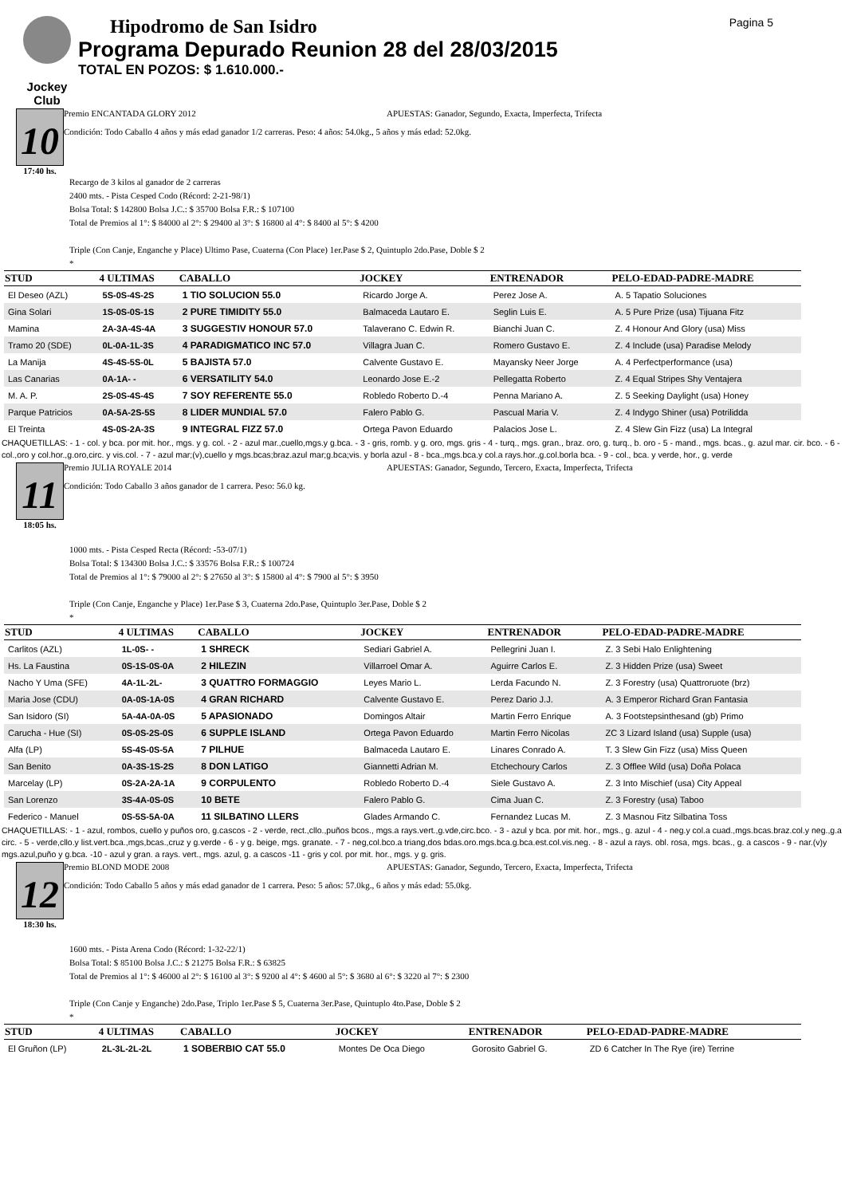Jockey Club
Hipodromo de San Isidro
Programa Depurado Reunion 28 del 28/03/2015
TOTAL EN POZOS: $ 1.610.000.-
Pagina 5
10
17:40 hs.
Premio ENCANTADA GLORY 2012 APUESTAS: Ganador, Segundo, Exacta, Imperfecta, Trifecta
Condición: Todo Caballo 4 años y más edad ganador 1/2 carreras. Peso: 4 años: 54.0kg., 5 años y más edad: 52.0kg.
Recargo de 3 kilos al ganador de 2 carreras
2400 mts. - Pista Cesped Codo (Récord: 2-21-98/1)
Bolsa Total: $ 142800 Bolsa J.C.: $ 35700 Bolsa F.R.: $ 107100
Total de Premios al 1°: $ 84000 al 2°: $ 29400 al 3°: $ 16800 al 4°: $ 8400 al 5°: $ 4200
Triple (Con Canje, Enganche y Place) Ultimo Pase, Cuaterna (Con Place) 1er.Pase $ 2, Quintuplo 2do.Pase, Doble $ 2
*
| STUD | 4 ULTIMAS | CABALLO | JOCKEY | ENTRENADOR | PELO-EDAD-PADRE-MADRE |
| --- | --- | --- | --- | --- | --- |
| El Deseo (AZL) | 5S-0S-4S-2S | 1 TIO SOLUCION 55.0 | Ricardo Jorge A. | Perez Jose A. | A. 5 Tapatio Soluciones |
| Gina Solari | 1S-0S-0S-1S | 2 PURE TIMIDITY 55.0 | Balmaceda Lautaro E. | Seglin Luis E. | A. 5 Pure Prize (usa) Tijuana Fitz |
| Mamina | 2A-3A-4S-4A | 3 SUGGESTIV HONOUR 57.0 | Talaverano C. Edwin R. | Bianchi Juan C. | Z. 4 Honour And Glory (usa) Miss |
| Tramo 20 (SDE) | 0L-0A-1L-3S | 4 PARADIGMATICO INC 57.0 | Villagra Juan C. | Romero Gustavo E. | Z. 4 Include (usa) Paradise Melody |
| La Manija | 4S-4S-5S-0L | 5 BAJISTA 57.0 | Calvente Gustavo E. | Mayansky Neer Jorge | A. 4 Perfectperformance (usa) |
| Las Canarias | 0A-1A- - | 6 VERSATILITY 54.0 | Leonardo Jose E.-2 | Pellegatta Roberto | Z. 4 Equal Stripes Shy Ventajera |
| M. A. P. | 2S-0S-4S-4S | 7 SOY REFERENTE 55.0 | Robledo Roberto D.-4 | Penna Mariano A. | Z. 5 Seeking Daylight (usa) Honey |
| Parque Patricios | 0A-5A-2S-5S | 8 LIDER MUNDIAL 57.0 | Falero Pablo G. | Pascual Maria V. | Z. 4 Indygo Shiner (usa) Potrilidda |
| El Treinta | 4S-0S-2A-3S | 9 INTEGRAL FIZZ 57.0 | Ortega Pavon Eduardo | Palacios Jose L. | Z. 4 Slew Gin Fizz (usa) La Integral |
CHAQUETILLAS: - 1 - col. y bca. por mit. hor., mgs. y g. col. - 2 - azul mar.,cuello,mgs.y g.bca. - 3 - gris, romb. y g. oro, mgs. gris - 4 - turq., mgs. gran., braz. oro, g. turq., b. oro - 5 - mand., mgs. bcas., g. azul mar. cir. bco. - 6 - col.,oro y col.hor.,g.oro,circ. y vis.col. - 7 - azul mar;(v),cuello y mgs.bcas;braz.azul mar;g.bca;vis. y borla azul - 8 - bca.,mgs.bca.y col.a rays.hor.,g.col.borla bca. - 9 - col., bca. y verde, hor., g. verde
11
18:05 hs.
Premio JULIA ROYALE 2014 APUESTAS: Ganador, Segundo, Tercero, Exacta, Imperfecta, Trifecta
Condición: Todo Caballo 3 años ganador de 1 carrera. Peso: 56.0 kg.
1000 mts. - Pista Cesped Recta (Récord: -53-07/1)
Bolsa Total: $ 134300 Bolsa J.C.: $ 33576 Bolsa F.R.: $ 100724
Total de Premios al 1°: $ 79000 al 2°: $ 27650 al 3°: $ 15800 al 4°: $ 7900 al 5°: $ 3950
Triple (Con Canje, Enganche y Place) 1er.Pase $ 3, Cuaterna 2do.Pase, Quintuplo 3er.Pase, Doble $ 2
*
| STUD | 4 ULTIMAS | CABALLO | JOCKEY | ENTRENADOR | PELO-EDAD-PADRE-MADRE |
| --- | --- | --- | --- | --- | --- |
| Carlitos (AZL) | 1L-0S- - | 1 SHRECK | Sediari Gabriel A. | Pellegrini Juan I. | Z. 3 Sebi Halo Enlightening |
| Hs. La Faustina | 0S-1S-0S-0A | 2 HILEZIN | Villarroel Omar A. | Aguirre Carlos E. | Z. 3 Hidden Prize (usa) Sweet |
| Nacho Y Uma (SFE) | 4A-1L-2L- | 3 QUATTRO FORMAGGIO | Leyes Mario L. | Lerda Facundo N. | Z. 3 Forestry (usa) Quattroruote (brz) |
| Maria Jose (CDU) | 0A-0S-1A-0S | 4 GRAN RICHARD | Calvente Gustavo E. | Perez Dario J.J. | A. 3 Emperor Richard Gran Fantasia |
| San Isidoro (SI) | 5A-4A-0A-0S | 5 APASIONADO | Domingos Altair | Martin Ferro Enrique | A. 3 Footstepsinthesand (gb) Primo |
| Carucha - Hue (SI) | 0S-0S-2S-0S | 6 SUPPLE ISLAND | Ortega Pavon Eduardo | Martin Ferro Nicolas | ZC 3 Lizard Island (usa) Supple (usa) |
| Alfa (LP) | 5S-4S-0S-5A | 7 PILHUE | Balmaceda Lautaro E. | Linares Conrado A. | T. 3 Slew Gin Fizz (usa) Miss Queen |
| San Benito | 0A-3S-1S-2S | 8 DON LATIGO | Giannetti Adrian M. | Etchechoury Carlos | Z. 3 Offlee Wild (usa) Doña Polaca |
| Marcelay (LP) | 0S-2A-2A-1A | 9 CORPULENTO | Robledo Roberto D.-4 | Siele Gustavo A. | Z. 3 Into Mischief (usa) City Appeal |
| San Lorenzo | 3S-4A-0S-0S | 10 BETE | Falero Pablo G. | Cima Juan C. | Z. 3 Forestry (usa) Taboo |
| Federico - Manuel | 0S-5S-5A-0A | 11 SILBATINO LLERS | Glades Armando C. | Fernandez Lucas M. | Z. 3 Masnou Fitz Silbatina Toss |
CHAQUETILLAS: - 1 - azul, rombos, cuello y puños oro, g.cascos - 2 - verde, rect.,cllo.,puños bcos., mgs.a rays.vert.,g.vde,circ.bco. - 3 - azul y bca. por mit. hor., mgs., g. azul - 4 - neg.y col.a cuad.,mgs.bcas.braz.col.y neg.,g.a circ. - 5 - verde,cllo.y list.vert.bca.,mgs,bcas.,cruz y g.verde - 6 - y g. beige, mgs. granate. - 7 - neg,col.bco.a triang,dos bdas.oro.mgs.bca.g.bca.est.col.vis.neg. - 8 - azul a rays. obl. rosa, mgs. bcas., g. a cascos - 9 - nar.(v)y mgs.azul,puño y g.bca. -10 - azul y gran. a rays. vert., mgs. azul, g. a cascos -11 - gris y col. por mit. hor., mgs. y g. gris.
12
18:30 hs.
Premio BLOND MODE 2008 APUESTAS: Ganador, Segundo, Tercero, Exacta, Imperfecta, Trifecta
Condición: Todo Caballo 5 años y más edad ganador de 1 carrera. Peso: 5 años: 57.0kg., 6 años y más edad: 55.0kg.
1600 mts. - Pista Arena Codo (Récord: 1-32-22/1)
Bolsa Total: $ 85100 Bolsa J.C.: $ 21275 Bolsa F.R.: $ 63825
Total de Premios al 1°: $ 46000 al 2°: $ 16100 al 3°: $ 9200 al 4°: $ 4600 al 5°: $ 3680 al 6°: $ 3220 al 7°: $ 2300
Triple (Con Canje y Enganche) 2do.Pase, Triplo 1er.Pase $ 5, Cuaterna 3er.Pase, Quintuplo 4to.Pase, Doble $ 2
*
| STUD | 4 ULTIMAS | CABALLO | JOCKEY | ENTRENADOR | PELO-EDAD-PADRE-MADRE |
| --- | --- | --- | --- | --- | --- |
| El Gruñon (LP) | 2L-3L-2L-2L | 1 SOBERBIO CAT 55.0 | Montes De Oca Diego | Gorosito Gabriel G. | ZD 6 Catcher In The Rye (ire) Terrine |